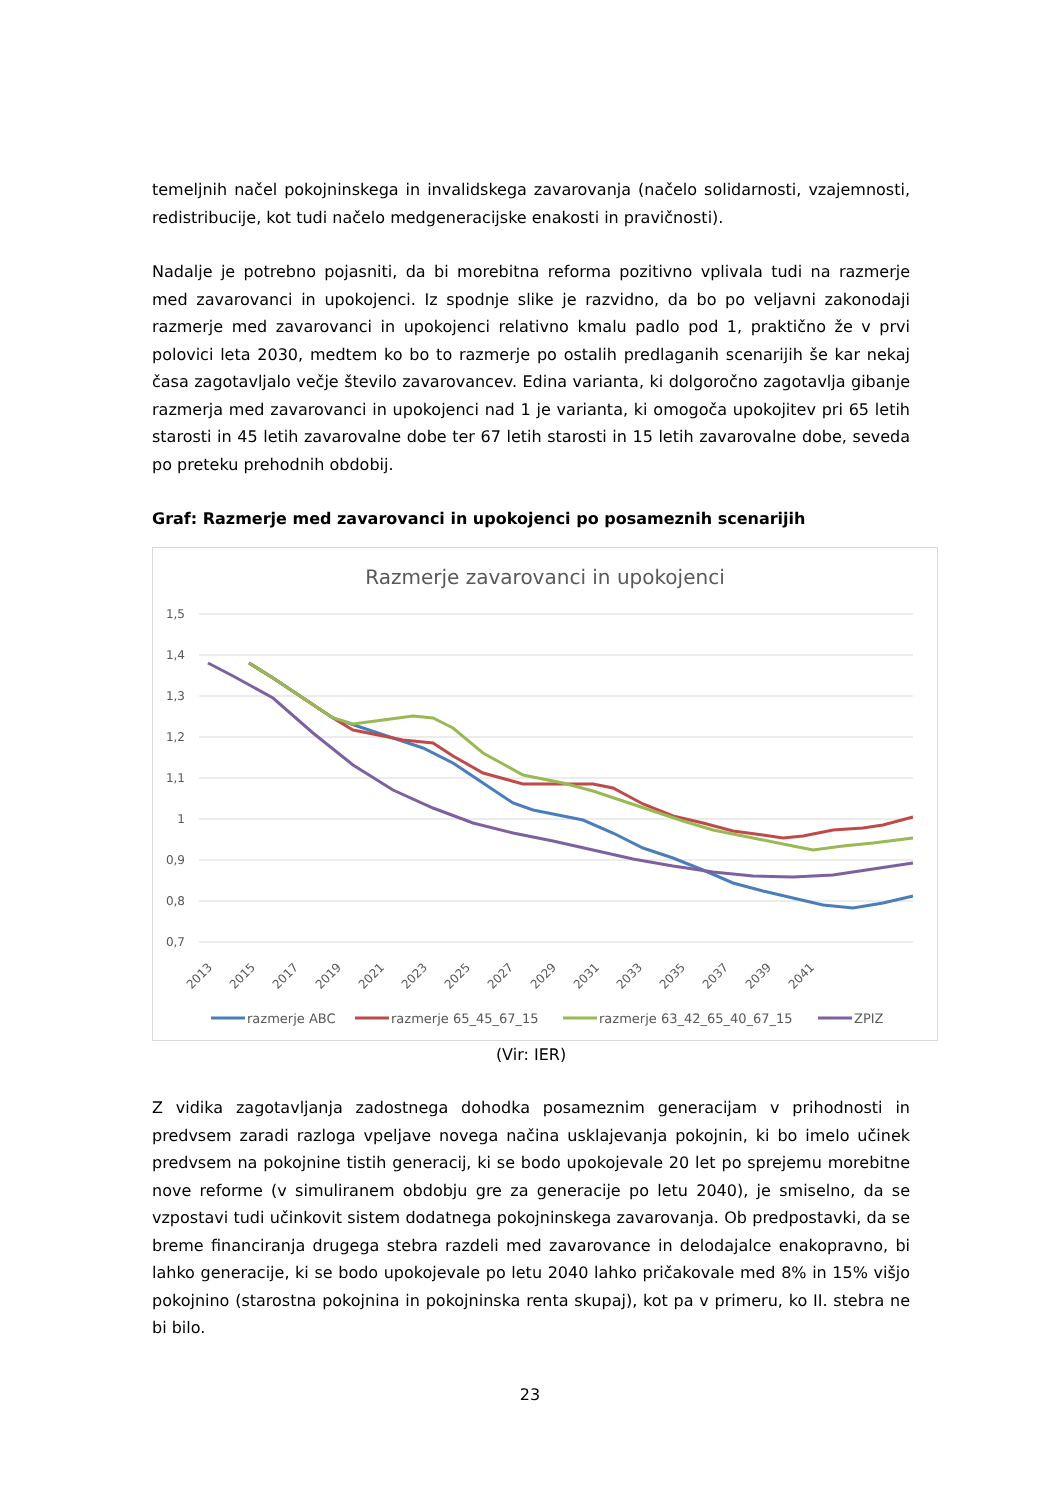temeljnih načel pokojninskega in invalidskega zavarovanja (načelo solidarnosti, vzajemnosti, redistribucije, kot tudi načelo medgeneracijske enakosti in pravičnosti).
Nadalje je potrebno pojasniti, da bi morebitna reforma pozitivno vplivala tudi na razmerje med zavarovanci in upokojenci. Iz spodnje slike je razvidno, da bo po veljavni zakonodaji razmerje med zavarovanci in upokojenci relativno kmalu padlo pod 1, praktično že v prvi polovici leta 2030, medtem ko bo to razmerje po ostalih predlaganih scenarijih še kar nekaj časa zagotavljalo večje število zavarovancev. Edina varianta, ki dolgoročno zagotavlja gibanje razmerja med zavarovanci in upokojenci nad 1 je varianta, ki omogoča upokojitev pri 65 letih starosti in 45 letih zavarovalne dobe ter 67 letih starosti in 15 letih zavarovalne dobe, seveda po preteku prehodnih obdobij.
Graf: Razmerje med zavarovanci in upokojenci po posameznih scenarijih
Razmerje zavarovanci in upokojenci
1,5
1,4
1,3
1,2
1,1
1
0,9
0,8
0,7
2013
2015
2017
2019
2021
2023
2025
2027
2029
2031
2033
2035
2037
2039
2041
razmerje ABC
razmerje 65_45_67_15
razmerje 63_42_65_40_67_15
ZPIZ
(Vir: IER)
Z vidika zagotavljanja zadostnega dohodka posameznim generacijam v prihodnosti in predvsem zaradi razloga vpeljave novega načina usklajevanja pokojnin, ki bo imelo učinek predvsem na pokojnine tistih generacij, ki se bodo upokojevale 20 let po sprejemu morebitne nove reforme (v simuliranem obdobju gre za generacije po letu 2040), je smiselno, da se vzpostavi tudi učinkovit sistem dodatnega pokojninskega zavarovanja. Ob predpostavki, da se breme financiranja drugega stebra razdeli med zavarovance in delodajalce enakopravno, bi lahko generacije, ki se bodo upokojevale po letu 2040 lahko pričakovale med 8% in 15% višjo pokojnino (starostna pokojnina in pokojninska renta skupaj), kot pa v primeru, ko II. stebra ne bi bilo.
23